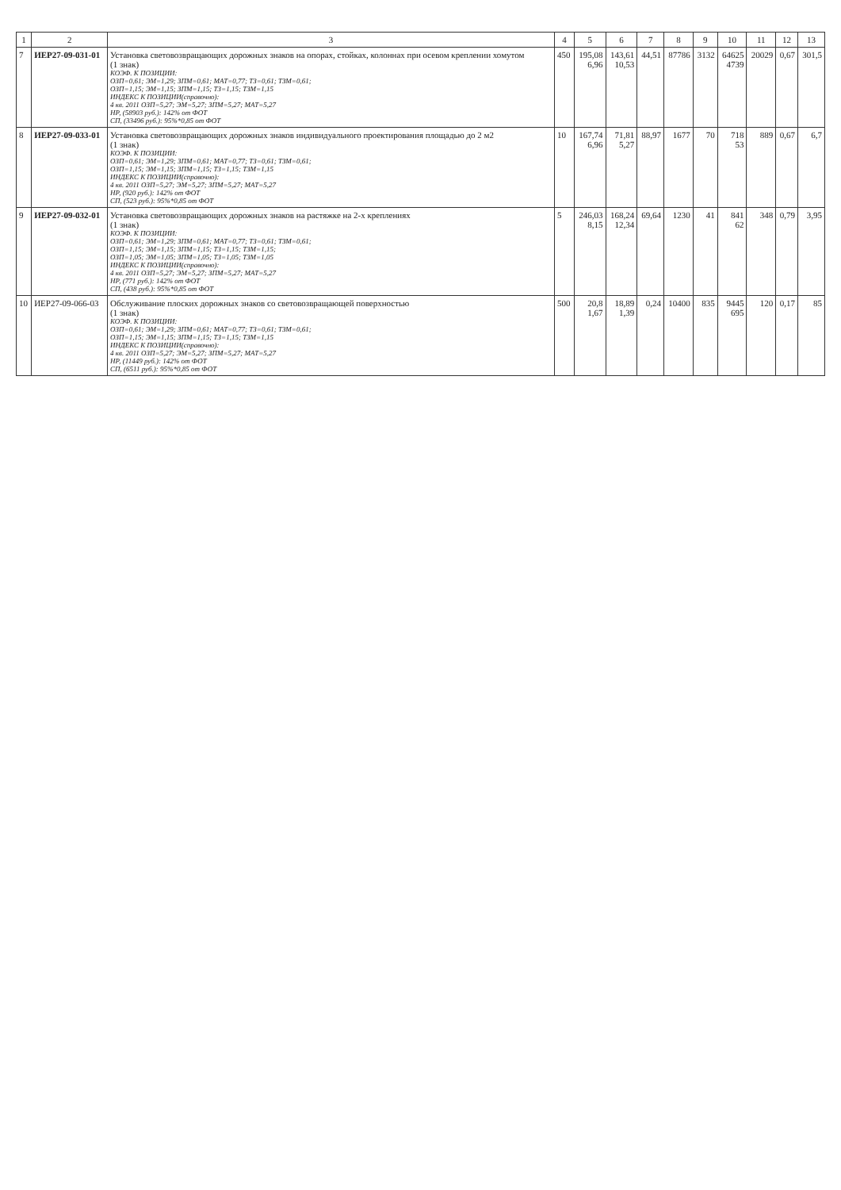| 1 | 2 | 3 | 4 | 5 | 6 | 7 | 8 | 9 | 10 | 11 | 12 | 13 |
| --- | --- | --- | --- | --- | --- | --- | --- | --- | --- | --- | --- | --- |
| 7 | ИЕР27-09-031-01 | Установка световозвращающих дорожных знаков на опорах, стойках, колоннах при осевом креплении хомутом (1 знак) КОЭФ. К ПОЗИЦИИ: ОЗП=0,61; ЭМ=1,29; ЗПМ=0,61; МАТ=0,77; ТЗ=0,61; ТЗМ=0,61; ОЗП=1,15; ЭМ=1,15; ЗПМ=1,15; ТЗ=1,15; ТЗМ=1,15 ИНДЕКС К ПОЗИЦИИ(справочно): 4 кв. 2011 ОЗП=5,27; ЭМ=5,27; ЗПМ=5,27; МАТ=5,27 НР, (58903 руб.): 142% от ФОТ СП, (33496 руб.): 95%*0,85 от ФОТ | 450 | 195,08 6,96 | 143,61 10,53 | 44,51 | 87786 | 3132 | 64625 4739 | 20029 | 0,67 | 301,5 |
| 8 | ИЕР27-09-033-01 | Установка световозвращающих дорожных знаков индивидуального проектирования площадью до 2 м2 (1 знак) КОЭФ. К ПОЗИЦИИ: ОЗП=0,61; ЭМ=1,29; ЗПМ=0,61; МАТ=0,77; ТЗ=0,61; ТЗМ=0,61; ОЗП=1,15; ЭМ=1,15; ЗПМ=1,15; ТЗ=1,15; ТЗМ=1,15 ИНДЕКС К ПОЗИЦИИ(справочно): 4 кв. 2011 ОЗП=5,27; ЭМ=5,27; ЗПМ=5,27; МАТ=5,27 НР, (920 руб.): 142% от ФОТ СП, (523 руб.): 95%*0,85 от ФОТ | 10 | 167,74 6,96 | 71,81 5,27 | 88,97 | 1677 | 70 | 718 53 | 889 | 0,67 | 6,7 |
| 9 | ИЕР27-09-032-01 | Установка световозвращающих дорожных знаков на растяжке на 2-х креплениях (1 знак) КОЭФ. К ПОЗИЦИИ: ОЗП=0,61; ЭМ=1,29; ЗПМ=0,61; МАТ=0,77; ТЗ=0,61; ТЗМ=0,61; ОЗП=1,15; ЭМ=1,15; ЗПМ=1,15; ТЗ=1,15; ТЗМ=1,15; ОЗП=1,05; ЭМ=1,05; ЗПМ=1,05; ТЗ=1,05; ТЗМ=1,05 ИНДЕКС К ПОЗИЦИИ(справочно): 4 кв. 2011 ОЗП=5,27; ЭМ=5,27; ЗПМ=5,27; МАТ=5,27 НР, (771 руб.): 142% от ФОТ СП, (438 руб.): 95%*0,85 от ФОТ | 5 | 246,03 8,15 | 168,24 12,34 | 69,64 | 1230 | 41 | 841 62 | 348 | 0,79 | 3,95 |
| 10 | ИЕР27-09-066-03 | Обслуживание плоских дорожных знаков со световозвращающей поверхностью (1 знак) КОЭФ. К ПОЗИЦИИ: ОЗП=0,61; ЭМ=1,29; ЗПМ=0,61; МАТ=0,77; ТЗ=0,61; ТЗМ=0,61; ОЗП=1,15; ЭМ=1,15; ЗПМ=1,15; ТЗ=1,15; ТЗМ=1,15 ИНДЕКС К ПОЗИЦИИ(справочно): 4 кв. 2011 ОЗП=5,27; ЭМ=5,27; ЗПМ=5,27; МАТ=5,27 НР, (11449 руб.): 142% от ФОТ СП, (6511 руб.): 95%*0,85 от ФОТ | 500 | 20,8 1,67 | 18,89 1,39 | 0,24 | 10400 | 835 | 9445 695 | 120 | 0,17 | 85 |